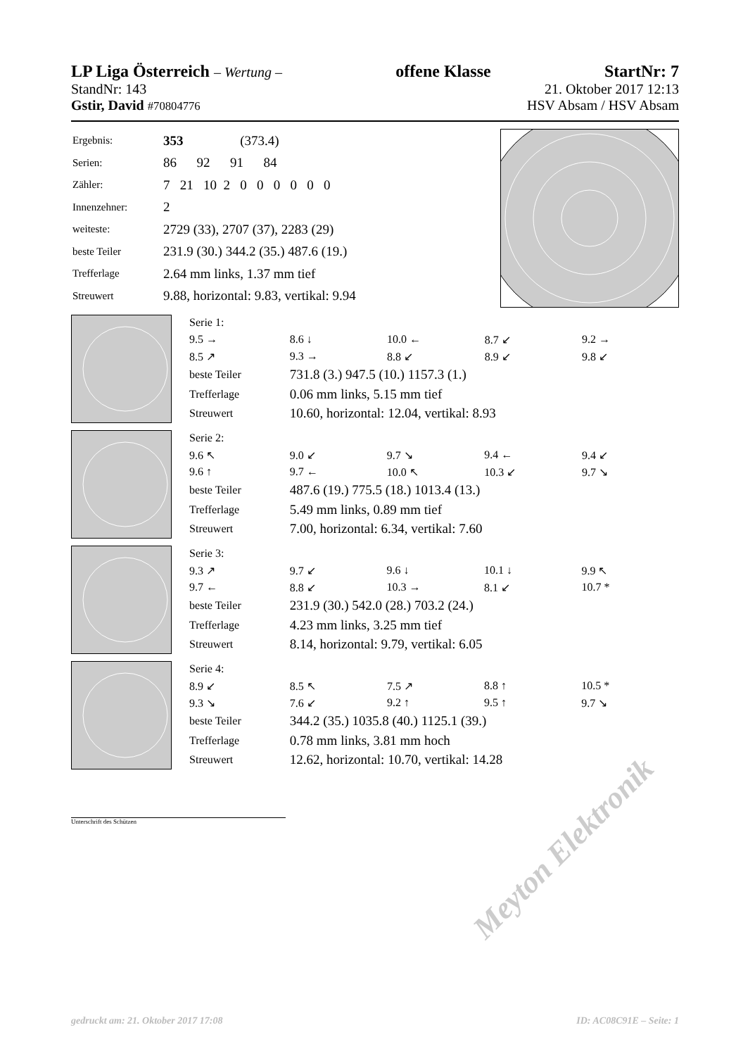LP Liga Österreich – Wertung – offene Klasse StartNr: 7
StandNr: 143 21. Oktober 2017 12:13
Gstir, David #70804776 HSV Absam / HSV Absam
| Ergebnis: | 353 (373.4) |
| Serien: | 86 92 91 84 |
| Zähler: | 7 21 10 2 0 0 0 0 0 0 |
| Innenzehner: | 2 |
| weiteste: | 2729 (33), 2707 (37), 2283 (29) |
| beste Teiler | 231.9 (30.) 344.2 (35.) 487.6 (19.) |
| Trefferlage | 2.64 mm links, 1.37 mm tief |
| Streuwert | 9.88, horizontal: 9.83, vertikal: 9.94 |
| Serie 1: | | | | |
| 9.5 → | 8.6 ↓ | 10.0 ← | 8.7 ↙ | 9.2 → |
| 8.5 ↗ | 9.3 → | 8.8 ↙ | 8.9 ↙ | 9.8 ↙ |
| beste Teiler | 731.8 (3.) 947.5 (10.) 1157.3 (1.) | | | |
| Trefferlage | 0.06 mm links, 5.15 mm tief | | | |
| Streuwert | 10.60, horizontal: 12.04, vertikal: 8.93 | | | |
| Serie 2: | | | | |
| 9.6 ↖ | 9.0 ↙ | 9.7 ↘ | 9.4 ← | 9.4 ↙ |
| 9.6 ↑ | 9.7 ← | 10.0 ↖ | 10.3 ↙ | 9.7 ↘ |
| beste Teiler | 487.6 (19.) 775.5 (18.) 1013.4 (13.) | | | |
| Trefferlage | 5.49 mm links, 0.89 mm tief | | | |
| Streuwert | 7.00, horizontal: 6.34, vertikal: 7.60 | | | |
| Serie 3: | | | | |
| 9.3 ↗ | 9.7 ↙ | 9.6 ↓ | 10.1 ↓ | 9.9 ↖ |
| 9.7 ← | 8.8 ↙ | 10.3 → | 8.1 ↙ | 10.7 * |
| beste Teiler | 231.9 (30.) 542.0 (28.) 703.2 (24.) | | | |
| Trefferlage | 4.23 mm links, 3.25 mm tief | | | |
| Streuwert | 8.14, horizontal: 9.79, vertikal: 6.05 | | | |
| Serie 4: | | | | |
| 8.9 ↙ | 8.5 ↖ | 7.5 ↗ | 8.8 ↑ | 10.5 * |
| 9.3 ↘ | 7.6 ↙ | 9.2 ↑ | 9.5 ↑ | 9.7 ↘ |
| beste Teiler | 344.2 (35.) 1035.8 (40.) 1125.1 (39.) | | | |
| Trefferlage | 0.78 mm links, 3.81 mm hoch | | | |
| Streuwert | 12.62, horizontal: 10.70, vertikal: 14.28 | | | |
Unterschrift des Schützen
Meyton Elektronik
gedruckt am: 21. Oktober 2017 17:08 ID: AC08C91E – Seite: 1